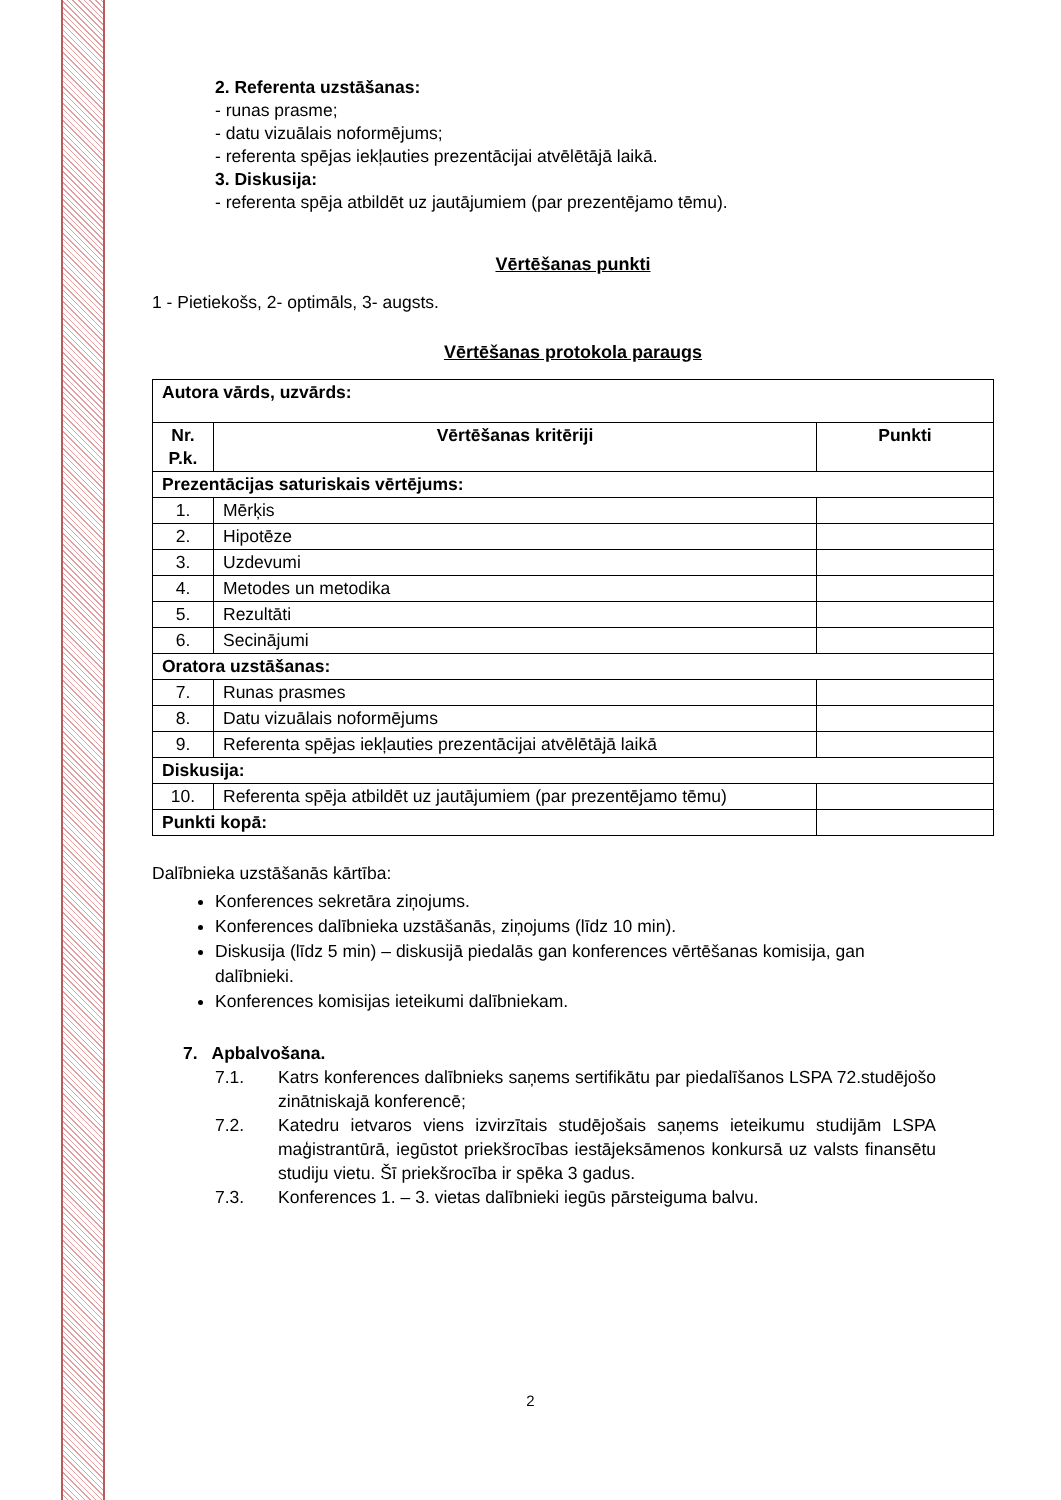2. Referenta uzstāšanas:
- runas prasme;
- datu vizuālais noformējums;
- referenta spējas iekļauties prezentācijai atvēlētājā laikā.
3. Diskusija:
- referenta spēja atbildēt uz jautājumiem (par prezentējamo tēmu).
Vērtēšanas punkti
1 - Pietiekošs, 2- optimāls, 3- augsts.
Vērtēšanas protokola paraugs
| Autora vārds, uzvārds: | | |
| Nr. P.k. | Vērtēšanas kritēriji | Punkti |
| Prezentācijas saturiskais vērtējums: | | |
| 1. | Mērķis | |
| 2. | Hipotēze | |
| 3. | Uzdevumi | |
| 4. | Metodes un metodika | |
| 5. | Rezultāti | |
| 6. | Secinājumi | |
| Oratora uzstāšanas: | | |
| 7. | Runas prasmes | |
| 8. | Datu vizuālais noformējums | |
| 9. | Referenta spējas iekļauties prezentācijai atvēlētājā laikā | |
| Diskusija: | | |
| 10. | Referenta spēja atbildēt uz jautājumiem (par prezentējamo tēmu) | |
| Punkti kopā: | | |
Dalībnieka uzstāšanās kārtība:
Konferences sekretāra ziņojums.
Konferences dalībnieka uzstāšanās, ziņojums (līdz 10 min).
Diskusija (līdz 5 min) – diskusijā piedalās gan konferences vērtēšanas komisija, gan dalībnieki.
Konferences komisijas ieteikumi dalībniekam.
7. Apbalvošana.
7.1. Katrs konferences dalībnieks saņems sertifikātu par piedalīšanos LSPA 72.studējošo zinātniskajā konferencē;
7.2. Katedru ietvaros viens izvirzītais studējošais saņems ieteikumu studijām LSPA maģistrantūrā, iegūstot priekšrocības iestājeksāmenos konkursā uz valsts finansētu studiju vietu. Šī priekšrocība ir spēka 3 gadus.
7.3. Konferences 1. – 3. vietas dalībnieki iegūs pārsteiguma balvu.
2